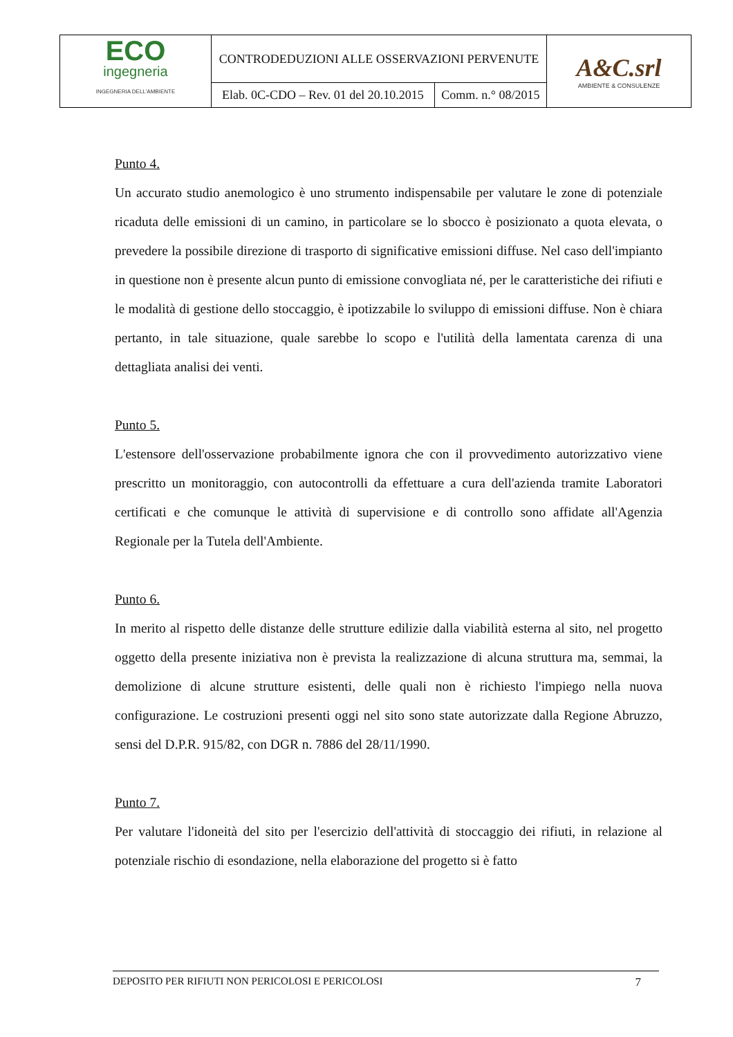| ECO ingegneria INGEGNERIA DELL'AMBIENTE | CONTRODEDUZIONI ALLE OSSERVAZIONI PERVENUTE | | A&C.srl AMBIENTE & CONSULENZE |
| | Elab. 0C-CDO – Rev. 01 del 20.10.2015 | Comm. n.° 08/2015 | |
Punto 4.
Un accurato studio anemologico è uno strumento indispensabile per valutare le zone di potenziale ricaduta delle emissioni di un camino, in particolare se lo sbocco è posizionato a quota elevata, o prevedere la possibile direzione di trasporto di significative emissioni diffuse. Nel caso dell'impianto in questione non è presente alcun punto di emissione convogliata né, per le caratteristiche dei rifiuti e le modalità di gestione dello stoccaggio, è ipotizzabile lo sviluppo di emissioni diffuse. Non è chiara pertanto, in tale situazione, quale sarebbe lo scopo e l'utilità della lamentata carenza di una dettagliata analisi dei venti.
Punto 5.
L'estensore dell'osservazione probabilmente ignora che con il provvedimento autorizzativo viene prescritto un monitoraggio, con autocontrolli da effettuare a cura dell'azienda tramite Laboratori certificati e che comunque le attività di supervisione e di controllo sono affidate all'Agenzia Regionale per la Tutela dell'Ambiente.
Punto 6.
In merito al rispetto delle distanze delle strutture edilizie dalla viabilità esterna al sito, nel progetto oggetto della presente iniziativa non è prevista la realizzazione di alcuna struttura ma, semmai, la demolizione di alcune strutture esistenti, delle quali non è richiesto l'impiego nella nuova configurazione. Le costruzioni presenti oggi nel sito sono state autorizzate dalla Regione Abruzzo, sensi del D.P.R. 915/82, con DGR n. 7886 del 28/11/1990.
Punto 7.
Per valutare l'idoneità del sito per l'esercizio dell'attività di stoccaggio dei rifiuti, in relazione al potenziale rischio di esondazione, nella elaborazione del progetto si è fatto
DEPOSITO PER RIFIUTI NON PERICOLOSI E PERICOLOSI 7